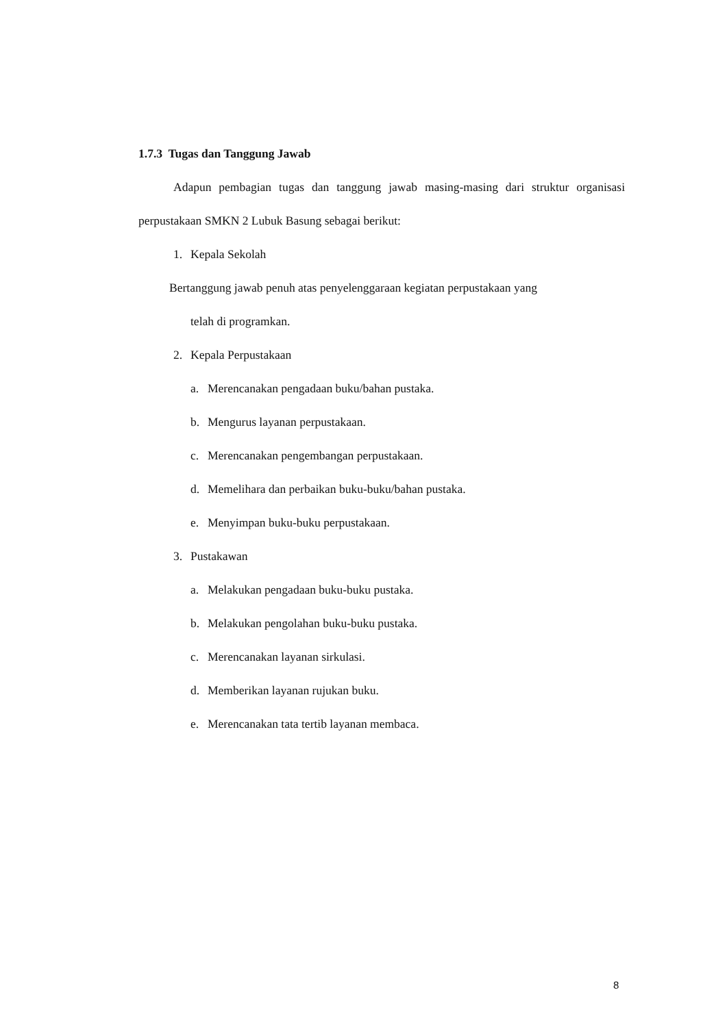1.7.3 Tugas dan Tanggung Jawab
Adapun pembagian tugas dan tanggung jawab masing-masing dari struktur organisasi perpustakaan SMKN 2 Lubuk Basung sebagai berikut:
1. Kepala Sekolah
Bertanggung jawab penuh atas penyelenggaraan kegiatan perpustakaan yang
telah di programkan.
2. Kepala Perpustakaan
a. Merencanakan pengadaan buku/bahan pustaka.
b. Mengurus layanan perpustakaan.
c. Merencanakan pengembangan perpustakaan.
d. Memelihara dan perbaikan buku-buku/bahan pustaka.
e. Menyimpan buku-buku perpustakaan.
3. Pustakawan
a. Melakukan pengadaan buku-buku pustaka.
b. Melakukan pengolahan buku-buku pustaka.
c. Merencanakan layanan sirkulasi.
d. Memberikan layanan rujukan buku.
e. Merencanakan tata tertib layanan membaca.
8